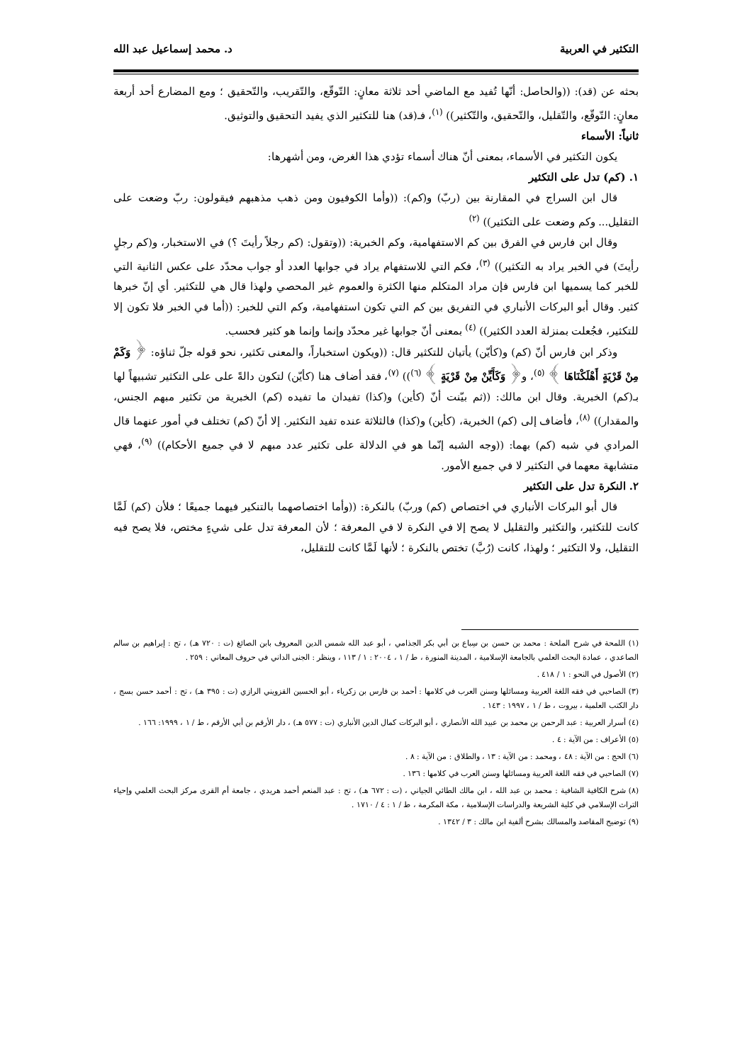التكثير في العربية د. محمد إسماعيل عبد الله
بحثه عن (قد): ((والحاصل: أنّها تُفيد مع الماضي أحد ثلاثة معانٍ: التّوقّع، والتّقريب، والتّحقيق ؛ ومع المضارع أحد أربعة معانٍ: التّوقّع، والتّقليل، والتّحقيق، والتّكثير)) <sup>(١)</sup>، فـ(قد) هنا للتكثير الذي يفيد التحقيق والتوثيق.
ثانياً: الأسماء
يكون التكثير في الأسماء، بمعنى أنّ هناك أسماء تؤدي هذا الغرض، ومن أشهرها:
١. (كم) تدل على التكثير
قال ابن السراج في المقارنة بين (ربّ) و(كم): ((وأما الكوفيون ومن ذهب مذهبهم فيقولون: ربّ وضعت على التقليل... وكم وضعت على التكثير)) <sup>(٢)</sup>
وقال ابن فارس في الفرق بين كم الاستفهامية، وكم الخبرية: ((وتقول: (كم رجلاً رأيتَ ؟) في الاستخبار، و(كم رجلٍ رأيتَ) في الخبر يراد به التكثير)) <sup>(٣)</sup>، فكم التي للاستفهام يراد في جوابها العدد أو جواب محدّد على عكس الثانية التي للخبر كما يسميها ابن فارس فإن مراد المتكلم منها الكثرة والعموم غير المحصي ولهذا قال هي للتكثير. أي إنّ خبرها كثير. وقال أبو البركات الأنباري في التفريق بين كم التي تكون استفهامية، وكم التي للخبر: ((أما في الخبر فلا تكون إلا للتكثير، فجُعلت بمنزلة العدد الكثير)) <sup>(٤)</sup> بمعنى أنّ جوابها غير محدّد وإنما وإنما هو كثير فحسب.
وذكر ابن فارس أنّ (كم) و(كأيّن) يأتيان للتكثير قال: ((ويكون استخباراً، والمعنى تكثير، نحو قوله جلّ ثناؤه: ﴿ وَكَمْ مِنْ قَرْيَةٍ أَهْلَكْنَاهَا ﴾ <sup>(٥)</sup>، و﴿ وَكَأَيِّنْ مِنْ قَرْيَةٍ ﴾ <sup>(٦)</sup>)) <sup>(٧)</sup>، فقد أضاف هنا (كأيّن) لتكون دالةً على على التكثير تشبيهاً لها بـ(كم) الخبرية. وقال ابن مالك: ((ثم بيّنت أنّ (كأين) و(كذا) تفيدان ما تفيده (كم) الخبرية من تكثير مبهم الجنس، والمقدار)) <sup>(٨)</sup>، فأضاف إلى (كم) الخبرية، (كأين) و(كذا) فالثلاثة عنده تفيد التكثير. إلا أنّ (كم) تختلف في أمور عنهما قال المرادي في شبه (كم) بهما: ((وجه الشبه إنّما هو في الدلالة على تكثير عدد مبهم لا في جميع الأحكام)) <sup>(٩)</sup>، فهي متشابهة معهما في التكثير لا في جميع الأمور.
٢. النكرة تدل على التكثير
قال أبو البركات الأنباري في اختصاص (كم) وربّ) بالنكرة: ((وأما اختصاصهما بالتنكير فيهما جميعًا ؛ فلأن (كم) لَمَّا كانت للتكثير، والتكثير والتقليل لا يصح إلا في النكرة لا في المعرفة ؛ لأن المعرفة تدل على شيءٍ مختص، فلا يصح فيه التقليل، ولا التكثير ؛ ولهذا، كانت (رُبَّ) تختص بالنكرة ؛ لأنها لَمَّا كانت للتقليل،
(١) اللمحة في شرح الملحة : محمد بن حسن بن سِباع بن أبي بكر الجذامي ، أبو عبد الله شمس الدين المعروف بابن الصائغ (ت : ٧٢٠ هـ) ، تح : إبراهيم بن سالم الصاعدي ، عمادة البحث العلمي بالجامعة الإسلامية ، المدينة المنورة ، ط / ١ ، ٢٠٠٤ : ١ / ١١٣ ، وينظر : الجنى الداني في حروف المعاني : ٢٥٩ .
(٢) الأصول في النحو : ١ / ٤١٨ .
(٣) الصاحبي في فقه اللغة العربية ومسائلها وسنن العرب في كلامها : أحمد بن فارس بن زكرياء ، أبو الحسين القزويني الرازي (ت : ٣٩٥ هـ) ، تح : أحمد حسن بسج ، دار الكتب العلمية ، بيروت ، ط / ١ ، ١٩٩٧ : ١٤٣ .
(٤) أسرار العربية : عبد الرحمن بن محمد بن عبيد الله الأنصاري ، أبو البركات كمال الدين الأنباري (ت : ٥٧٧ هـ) ، دار الأرقم بن أبي الأرقم ، ط / ١ ، ١٩٩٩: ١٦٦ .
(٥) الأعراف : من الآية : ٤ .
(٦) الحج : من الآية : ٤٨ ، ومحمد : من الآية : ١٣ ، والطلاق : من الآية : ٨ .
(٧) الصاحبي في فقه اللغة العربية ومسائلها وسنن العرب في كلامها : ١٣٦ .
(٨) شرح الكافية الشافية : محمد بن عبد الله ، ابن مالك الطائي الجياني ، (ت : ٦٧٢ هـ) ، تح : عبد المنعم أحمد هريدي ، جامعة أم القرى مركز البحث العلمي وإحياء التراث الإسلامي في كلية الشريعة والدراسات الإسلامية ، مكة المكرمة ، ط / ١ : ٤ / ١٧١٠ .
(٩) توضيح المقاصد والمسالك بشرح ألفية ابن مالك : ٣ / ١٣٤٢ .